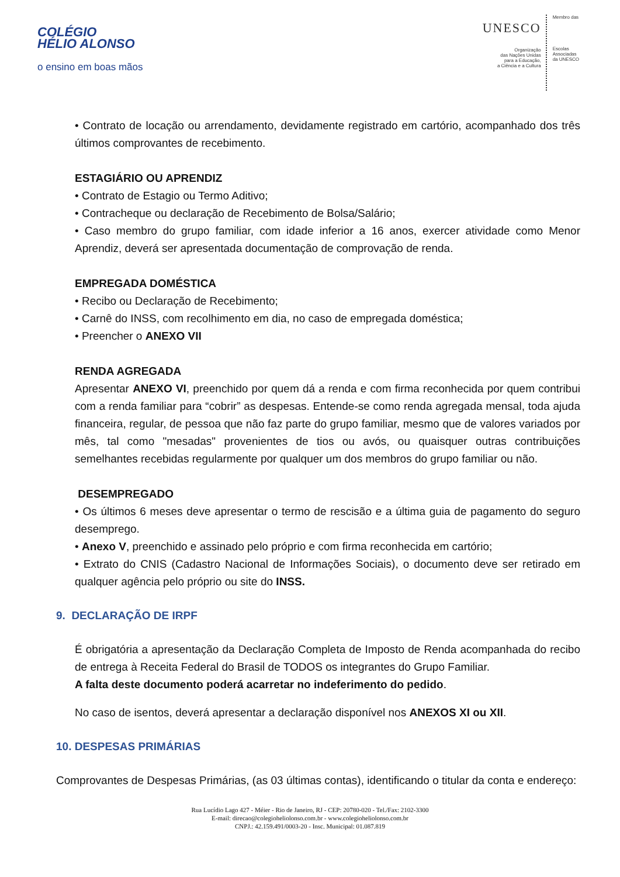COLÉGIO
HÉLIO ALONSO
o ensino em boas mãos
UNESCO
Organização
das Nações Unidas
para a Educação,
a Ciência e a Cultura
Membro das
Escolas
Associadas
da UNESCO
• Contrato de locação ou arrendamento, devidamente registrado em cartório, acompanhado dos três últimos comprovantes de recebimento.
ESTAGIÁRIO OU APRENDIZ
• Contrato de Estagio ou Termo Aditivo;
• Contracheque ou declaração de Recebimento de Bolsa/Salário;
• Caso membro do grupo familiar, com idade inferior a 16 anos, exercer atividade como Menor Aprendiz, deverá ser apresentada documentação de comprovação de renda.
EMPREGADA DOMÉSTICA
• Recibo ou Declaração de Recebimento;
• Carnê do INSS, com recolhimento em dia, no caso de empregada doméstica;
• Preencher o ANEXO VII
RENDA AGREGADA
Apresentar ANEXO VI, preenchido por quem dá a renda e com firma reconhecida por quem contribui com a renda familiar para “cobrir” as despesas. Entende-se como renda agregada mensal, toda ajuda financeira, regular, de pessoa que não faz parte do grupo familiar, mesmo que de valores variados por mês, tal como "mesadas" provenientes de tios ou avós, ou quaisquer outras contribuições semelhantes recebidas regularmente por qualquer um dos membros do grupo familiar ou não.
DESEMPREGADO
• Os últimos 6 meses deve apresentar o termo de rescisão e a última guia de pagamento do seguro desemprego.
• Anexo V, preenchido e assinado pelo próprio e com firma reconhecida em cartório;
• Extrato do CNIS (Cadastro Nacional de Informações Sociais), o documento deve ser retirado em qualquer agência pelo próprio ou site do INSS.
9. DECLARAÇÃO DE IRPF
É obrigatória a apresentação da Declaração Completa de Imposto de Renda acompanhada do recibo de entrega à Receita Federal do Brasil de TODOS os integrantes do Grupo Familiar.
A falta deste documento poderá acarretar no indeferimento do pedido.
No caso de isentos, deverá apresentar a declaração disponível nos ANEXOS XI ou XII.
10. DESPESAS PRIMÁRIAS
Comprovantes de Despesas Primárias, (as 03 últimas contas), identificando o titular da conta e endereço:
Rua Lucídio Lago 427 - Méier - Rio de Janeiro, RJ - CEP: 20780-020 - Tel./Fax: 2102-3300
E-mail: direcao@colegioheliolonso.com.br - www.colegioheliolonso.com.br
CNPJ.: 42.159.491/0003-20 - Insc. Municipal: 01.087.819